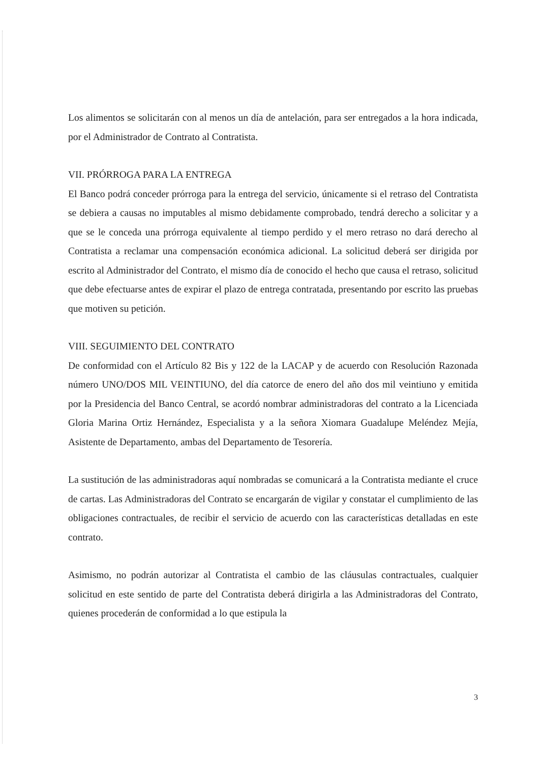Los alimentos se solicitarán con al menos un día de antelación, para ser entregados a la hora indicada, por el Administrador de Contrato al Contratista.
VII. PRÓRROGA PARA LA ENTREGA
El Banco podrá conceder prórroga para la entrega del servicio, únicamente si el retraso del Contratista se debiera a causas no imputables al mismo debidamente comprobado, tendrá derecho a solicitar y a que se le conceda una prórroga equivalente al tiempo perdido y el mero retraso no dará derecho al Contratista a reclamar una compensación económica adicional. La solicitud deberá ser dirigida por escrito al Administrador del Contrato, el mismo día de conocido el hecho que causa el retraso, solicitud que debe efectuarse antes de expirar el plazo de entrega contratada, presentando por escrito las pruebas que motiven su petición.
VIII. SEGUIMIENTO DEL CONTRATO
De conformidad con el Artículo 82 Bis y 122 de la LACAP y de acuerdo con Resolución Razonada número UNO/DOS MIL VEINTIUNO, del día catorce de enero del año dos mil veintiuno y emitida por la Presidencia del Banco Central, se acordó nombrar administradoras del contrato a la Licenciada Gloria Marina Ortiz Hernández, Especialista y a la señora Xiomara Guadalupe Meléndez Mejía, Asistente de Departamento, ambas del Departamento de Tesorería.
La sustitución de las administradoras aquí nombradas se comunicará a la Contratista mediante el cruce de cartas. Las Administradoras del Contrato se encargarán de vigilar y constatar el cumplimiento de las obligaciones contractuales, de recibir el servicio de acuerdo con las características detalladas en este contrato.
Asimismo, no podrán autorizar al Contratista el cambio de las cláusulas contractuales, cualquier solicitud en este sentido de parte del Contratista deberá dirigirla a las Administradoras del Contrato, quienes procederán de conformidad a lo que estipula la
3